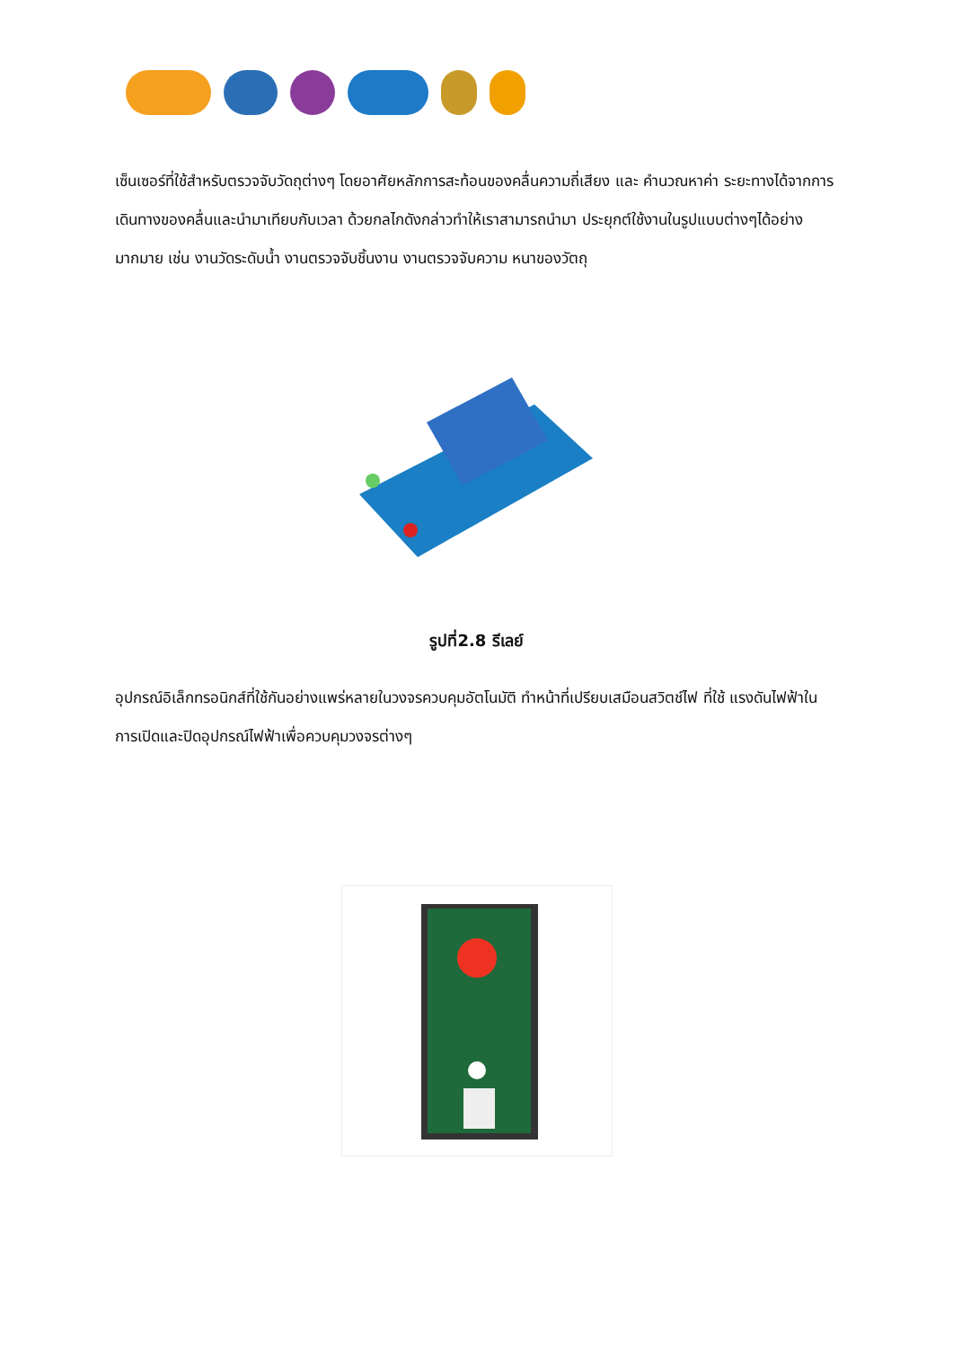เซ็นเซอร์ที่ใช้สำหรับตรวจจับวัดถุต่างๆ โดยอาศัยหลักการสะท้อนของคลื่นความถี่เสียง และ คำนวณหาค่า ระยะทางได้จากการเดินทางของคลื่นและนำมาเทียบกับเวลา ด้วยกลไกดังกล่าวทำให้เราสามารถนำมา ประยุกต์ใช้งานในรูปแบบต่างๆได้อย่างมากมาย เช่น งานวัดระดับน้ำ งานตรวจจับชิ้นงาน งานตรวจจับความ หนาของวัตถุ
รูปที่2.8 รีเลย์
อุปกรณ์อิเล็กทรอนิกส์ที่ใช้กันอย่างแพร่หลายในวงจรควบคุมอัตโนมัติ ทำหน้าที่เปรียบเสมือนสวิตช์ไฟ ที่ใช้ แรงดันไฟฟ้าในการเปิดและปิดอุปกรณ์ไฟฟ้าเพื่อควบคุมวงจรต่างๆ